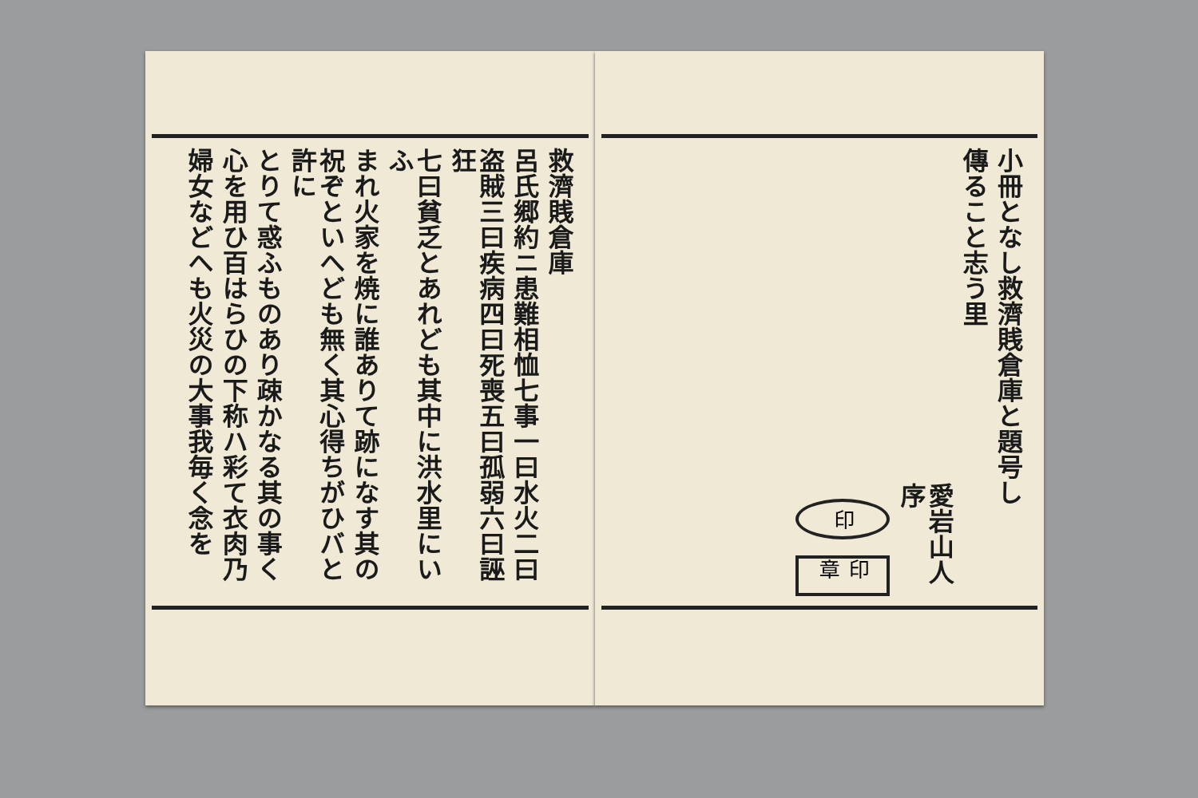救濟賎倉庫
呂氏郷約ニ患難相恤七事一曰水火二曰
盗賊三曰疾病四曰死喪五曰孤弱六曰誣狂
七曰貧乏とあれども其中に洪水里にいふ
まれ火家を焼に誰ありて跡になす其の
祝ぞといへども無く其心得ちがひバと許に
とりて惑ふものあり疎かなる其の事く
心を用ひ百はらひの下称ハ彩て衣肉乃
婦女などへも火災の大事我毎く念を
小冊となし救濟賎倉庫と題号し
傳ること志う里
愛岩山人序
印
印章